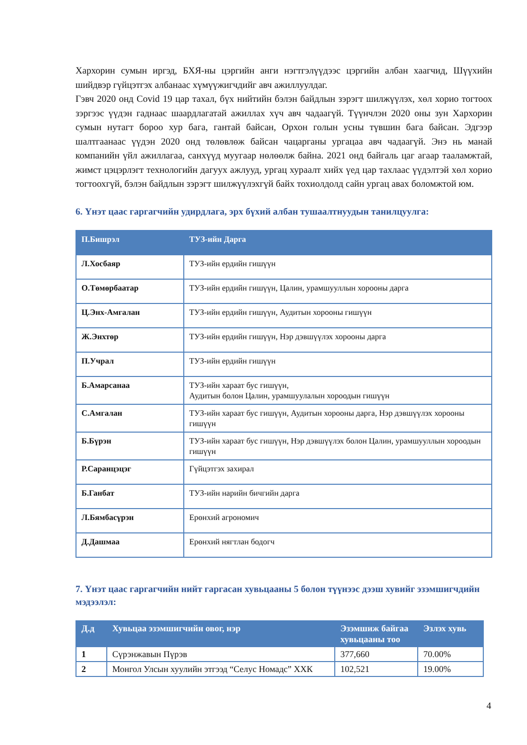Хархорин сумын иргэд, БХЯ-ны цэргийн анги нэгтгэлүүдээс цэргийн албан хаагчид, Шүүхийн шийдвэр гүйцэтгэх албанаас хүмүүжигчдийг авч ажиллуулдаг.
Гэвч 2020 онд Covid 19 цар тахал, бүх нийтийн бэлэн байдлын зэрэгт шилжүүлэх, хөл хорио тогтоох зэргээс үүдэн гаднаас шаардлагатай ажиллах хүч авч чадаагүй. Түүнчлэн 2020 оны зун Хархорин сумын нутагт бороо хур бага, гантай байсан, Орхон голын усны түвшин бага байсан. Эдгээр шалтгаанаас үүдэн 2020 онд төлөвлөж байсан чацарганы ургацаа авч чадаагүй. Энэ нь манай компанийн үйл ажиллагаа, санхүүд муугаар нөлөөлж байна. 2021 онд байгаль цаг агаар тааламжтай, жимст цэцэрлэгт технологийн дагуух ажлууд, ургац хураалт хийх үед цар тахлаас үүдэлтэй хөл хорио тогтоохгүй, бэлэн байдлын зэрэгт шилжүүлэхгүй байх тохиолдолд сайн ургац авах боломжтой юм.
6. Үнэт цаас гаргагчийн удирдлага, эрх бүхий албан тушаалтнуудын танилцуулга:
| П.Бишрэл | ТУЗ-ийн Дарга |
| --- | --- |
| Л.Хосбаяр | ТУЗ-ийн ердийн гишүүн |
| О.Төмөрбаатар | ТУЗ-ийн ердийн гишүүн, Цалин, урамшууллын хорооны дарга |
| Ц.Энх-Амгалан | ТУЗ-ийн ердийн гишүүн, Аудитын хорооны гишүүн |
| Ж.Энхтөр | ТУЗ-ийн ердийн гишүүн, Нэр дэвшүүлэх хорооны дарга |
| П.Учрал | ТУЗ-ийн ердийн гишүүн |
| Б.Амарсанаа | ТУЗ-ийн хараат бус гишүүн, Аудитын болон Цалин, урамшуулалын хороодын гишүүн |
| С.Амгалан | ТУЗ-ийн хараат бус гишүүн, Аудитын хорооны дарга, Нэр дэвшүүлэх хорооны гишүүн |
| Б.Бүрэн | ТУЗ-ийн хараат бус гишүүн, Нэр дэвшүүлэх болон Цалин, урамшууллын хороодын гишүүн |
| Р.Саранцэцэг | Гүйцэтгэх захирал |
| Б.Ганбат | ТУЗ-ийн нарийн бичгийн дарга |
| Л.Бямбасүрэн | Ерөнхий агрономич |
| Д.Дашмаа | Ерөнхий нягтлан бодогч |
7. Үнэт цаас гаргагчийн нийт гаргасан хувьцааны 5 болон түүнээс дээш хувийг эзэмшигчдийн мэдээлэл:
| Д.д | Хувьцаа эзэмшигчийн овог, нэр | Эзэмшиж байгаа хувьцааны тоо | Эзлэх хувь |
| --- | --- | --- | --- |
| 1 | Сүрэнжавын Пүрэв | 377,660 | 70.00% |
| 2 | Монгол Улсын хуулийн этгээд “Селус Номадс” ХХК | 102,521 | 19.00% |
4